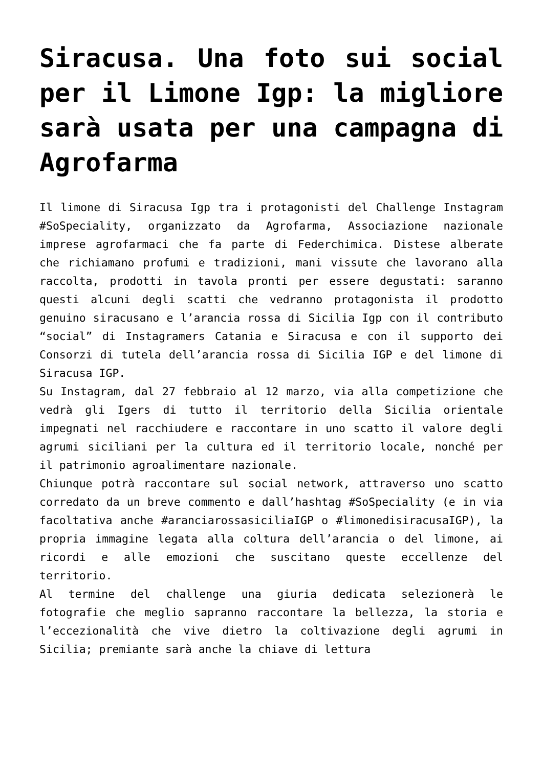Siracusa. Una foto sui social per il Limone Igp: la migliore sarà usata per una campagna di Agrofarma
Il limone di Siracusa Igp tra i protagonisti del Challenge Instagram #SoSpeciality, organizzato da Agrofarma, Associazione nazionale imprese agrofarmaci che fa parte di Federchimica. Distese alberate che richiamano profumi e tradizioni, mani vissute che lavorano alla raccolta, prodotti in tavola pronti per essere degustati: saranno questi alcuni degli scatti che vedranno protagonista il prodotto genuino siracusano e l’arancia rossa di Sicilia Igp con il contributo “social” di Instagramers Catania e Siracusa e con il supporto dei Consorzi di tutela dell’arancia rossa di Sicilia IGP e del limone di Siracusa IGP.
Su Instagram, dal 27 febbraio al 12 marzo, via alla competizione che vedrà gli Igers di tutto il territorio della Sicilia orientale impegnati nel racchiudere e raccontare in uno scatto il valore degli agrumi siciliani per la cultura ed il territorio locale, nonché per il patrimonio agroalimentare nazionale.
Chiunque potrà raccontare sul social network, attraverso uno scatto corredato da un breve commento e dall’hashtag #SoSpeciality (e in via facoltativa anche #aranciarossasiciliaIGP o #limonedisiracusaIGP), la propria immagine legata alla coltura dell’arancia o del limone, ai ricordi e alle emozioni che suscitano queste eccellenze del territorio.
Al termine del challenge una giuria dedicata selezionerà le fotografie che meglio sapranno raccontare la bellezza, la storia e l’eccezionalità che vive dietro la coltivazione degli agrumi in Sicilia; premiante sarà anche la chiave di lettura